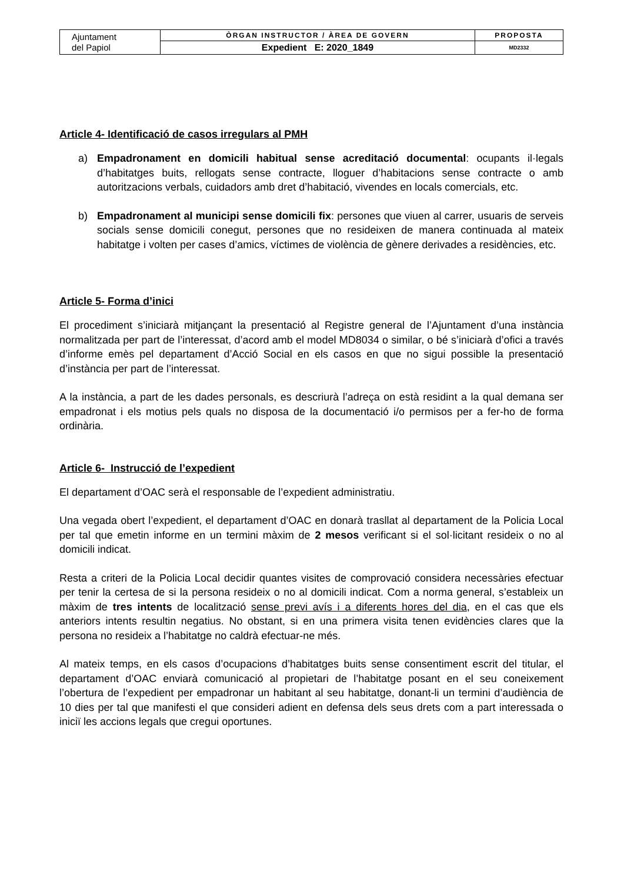| Ajuntament del Papiol | ÒRGAN INSTRUCTOR / ÀREA DE GOVERN | PROPOSTA |
| | Expedient E: 2020_1849 | MD2332 |
Article 4- Identificació de casos irregulars al PMH
a) Empadronament en domicili habitual sense acreditació documental: ocupants il·legals d’habitatges buits, rellogats sense contracte, lloguer d’habitacions sense contracte o amb autoritzacions verbals, cuidadors amb dret d’habitació, vivendes en locals comercials, etc.
b) Empadronament al municipi sense domicili fix: persones que viuen al carrer, usuaris de serveis socials sense domicili conegut, persones que no resideixen de manera continuada al mateix habitatge i volten per cases d’amics, víctimes de violència de gènere derivades a residències, etc.
Article 5- Forma d’inici
El procediment s’iniciarà mitjançant la presentació al Registre general de l’Ajuntament d’una instància normalitzada per part de l’interessat, d’acord amb el model MD8034 o similar, o bé s’iniciarà d’ofici a través d’informe emès pel departament d’Acció Social en els casos en que no sigui possible la presentació d’instància per part de l’interessat.
A la instància, a part de les dades personals, es descriurà l’adreça on està residint a la qual demana ser empadronat i els motius pels quals no disposa de la documentació i/o permisos per a fer-ho de forma ordinària.
Article 6- Instrucció de l’expedient
El departament d’OAC serà el responsable de l’expedient administratiu.
Una vegada obert l’expedient, el departament d’OAC en donarà trasllat al departament de la Policia Local per tal que emetin informe en un termini màxim de 2 mesos verificant si el sol·licitant resideix o no al domicili indicat.
Resta a criteri de la Policia Local decidir quantes visites de comprovació considera necessàries efectuar per tenir la certesa de si la persona resideix o no al domicili indicat. Com a norma general, s’estableix un màxim de tres intents de localització sense previ avís i a diferents hores del dia, en el cas que els anteriors intents resultin negatius. No obstant, si en una primera visita tenen evidències clares que la persona no resideix a l’habitatge no caldrà efectuar-ne més.
Al mateix temps, en els casos d’ocupacions d’habitatges buits sense consentiment escrit del titular, el departament d’OAC enviarà comunicació al propietari de l’habitatge posant en el seu coneixement l’obertura de l’expedient per empadronar un habitant al seu habitatge, donant-li un termini d’audiència de 10 dies per tal que manifesti el que consideri adient en defensa dels seus drets com a part interessada o iniciï les accions legals que cregui oportunes.